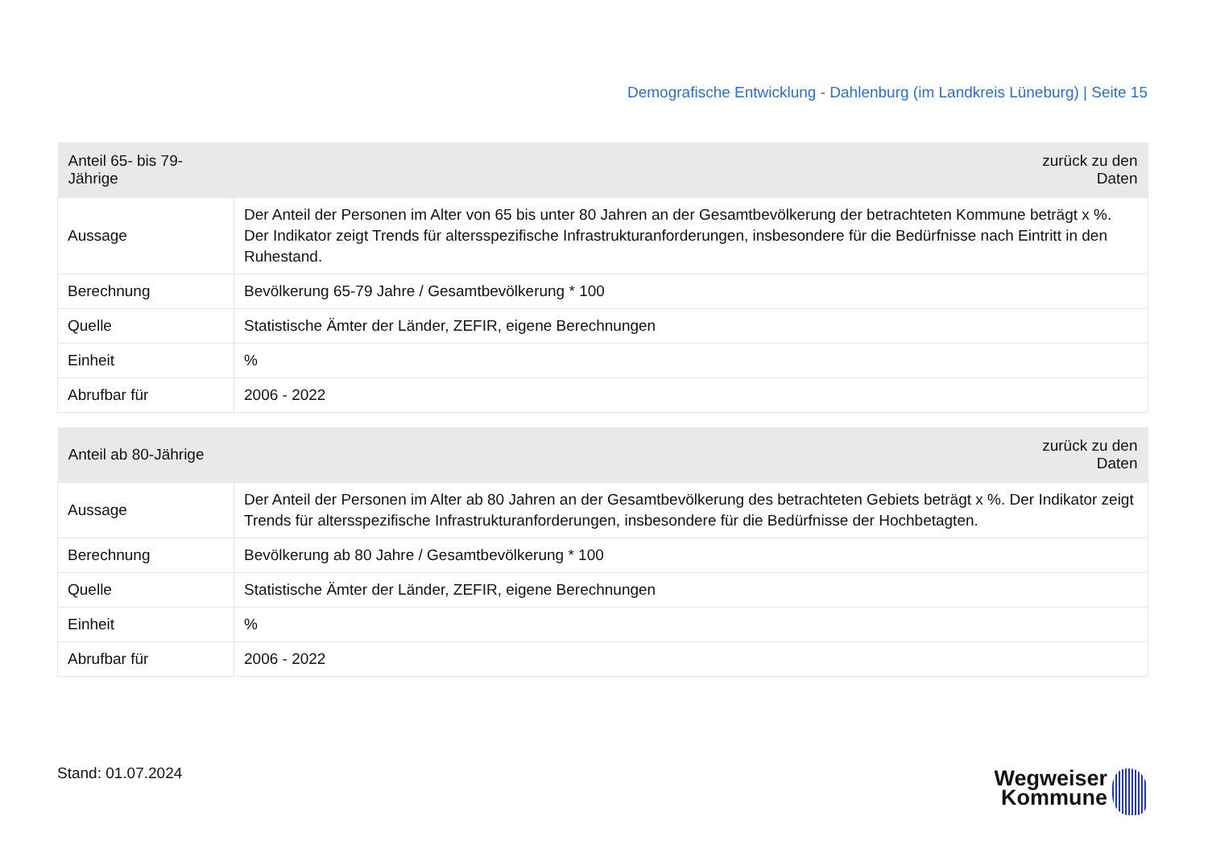Demografische Entwicklung - Dahlenburg (im Landkreis Lüneburg) | Seite 15
| Anteil 65- bis 79-Jährige | zurück zu den Daten |
| --- | --- |
| Aussage | Der Anteil der Personen im Alter von 65 bis unter 80 Jahren an der Gesamtbevölkerung der betrachteten Kommune beträgt x %. Der Indikator zeigt Trends für altersspezifische Infrastrukturanforderungen, insbesondere für die Bedürfnisse nach Eintritt in den Ruhestand. |
| Berechnung | Bevölkerung 65-79 Jahre / Gesamtbevölkerung * 100 |
| Quelle | Statistische Ämter der Länder, ZEFIR, eigene Berechnungen |
| Einheit | % |
| Abrufbar für | 2006 - 2022 |
| Anteil ab 80-Jährige | zurück zu den Daten |
| --- | --- |
| Aussage | Der Anteil der Personen im Alter ab 80 Jahren an der Gesamtbevölkerung des betrachteten Gebiets beträgt x %. Der Indikator zeigt Trends für altersspezifische Infrastrukturanforderungen, insbesondere für die Bedürfnisse der Hochbetagten. |
| Berechnung | Bevölkerung ab 80 Jahre / Gesamtbevölkerung * 100 |
| Quelle | Statistische Ämter der Länder, ZEFIR, eigene Berechnungen |
| Einheit | % |
| Abrufbar für | 2006 - 2022 |
Stand: 01.07.2024
Wegweiser
Kommune